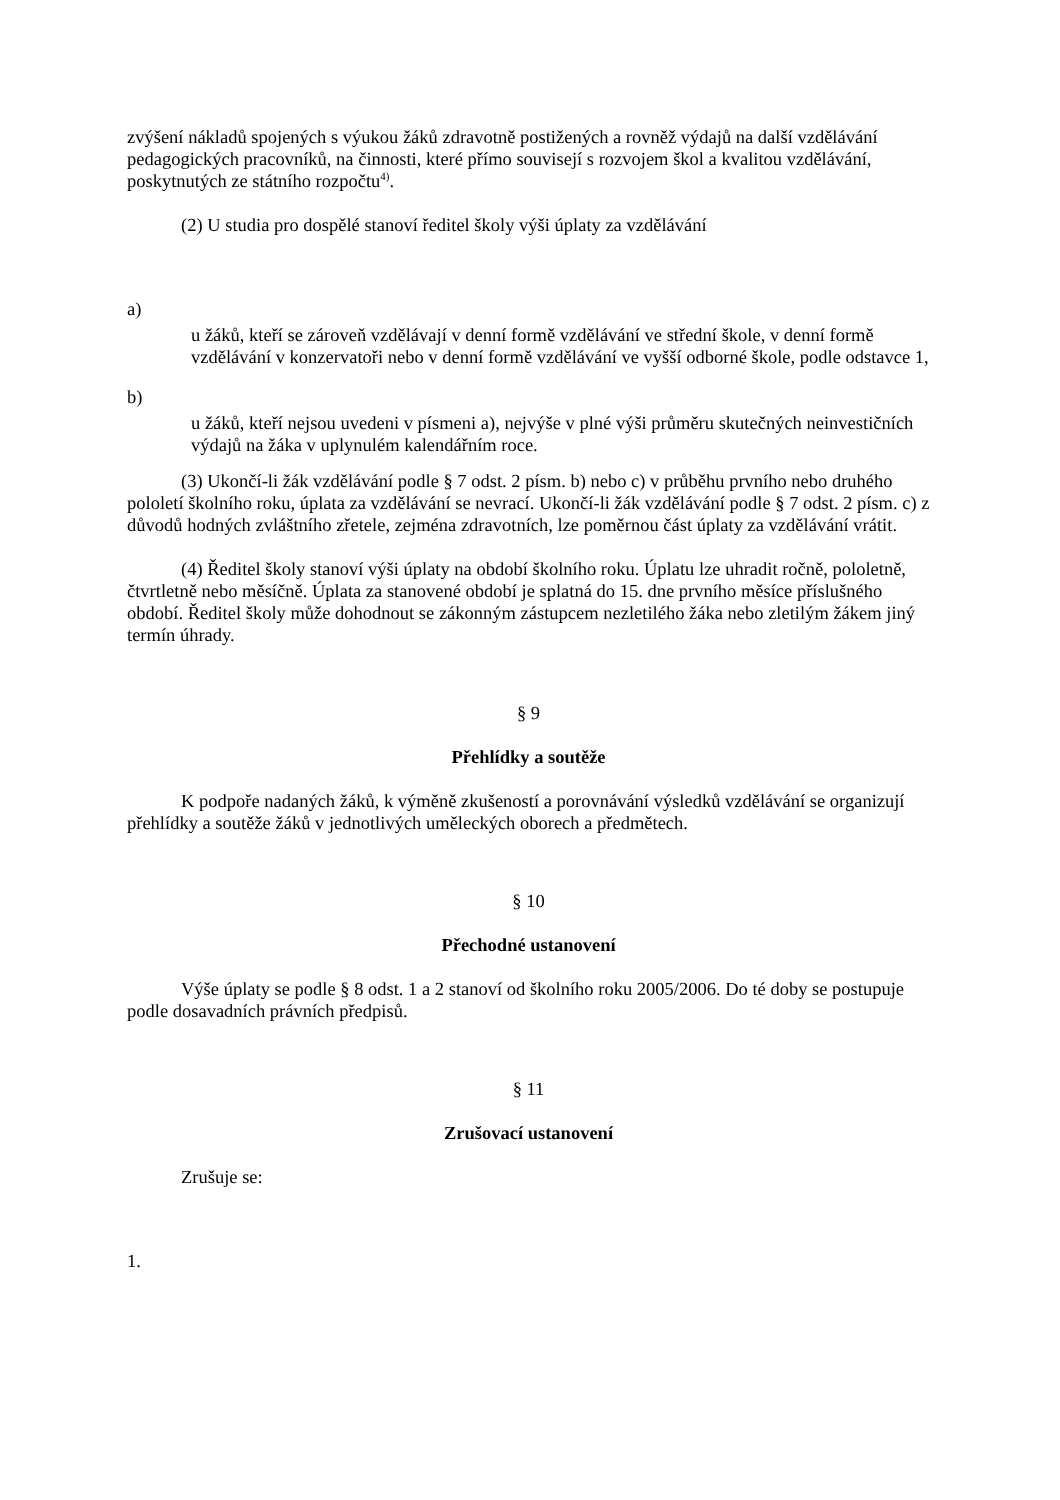zvýšení nákladů spojených s výukou žáků zdravotně postižených a rovněž výdajů na další vzdělávání pedagogických pracovníků, na činnosti, které přímo souvisejí s rozvojem škol a kvalitou vzdělávání, poskytnutých ze státního rozpočtu<sup>4)</sup>.
(2) U studia pro dospělé stanoví ředitel školy výši úplaty za vzdělávání
a)
u žáků, kteří se zároveň vzdělávají v denní formě vzdělávání ve střední škole, v denní formě vzdělávání v konzervatoři nebo v denní formě vzdělávání ve vyšší odborné škole, podle odstavce 1,
b)
u žáků, kteří nejsou uvedeni v písmeni a), nejvýše v plné výši průměru skutečných neinvestičních výdajů na žáka v uplynulém kalendářním roce.
(3) Ukončí-li žák vzdělávání podle § 7 odst. 2 písm. b) nebo c) v průběhu prvního nebo druhého pololetí školního roku, úplata za vzdělávání se nevrací. Ukončí-li žák vzdělávání podle § 7 odst. 2 písm. c) z důvodů hodných zvláštního zřetele, zejména zdravotních, lze poměrnou část úplaty za vzdělávání vrátit.
(4) Ředitel školy stanoví výši úplaty na období školního roku. Úplatu lze uhradit ročně, pololetně, čtvrtletně nebo měsíčně. Úplata za stanovené období je splatná do 15. dne prvního měsíce příslušného období. Ředitel školy může dohodnout se zákonným zástupcem nezletilého žáka nebo zletilým žákem jiný termín úhrady.
§ 9
Přehlídky a soutěže
K podpoře nadaných žáků, k výměně zkušeností a porovnávání výsledků vzdělávání se organizují přehlídky a soutěže žáků v jednotlivých uměleckých oborech a předmětech.
§ 10
Přechodné ustanovení
Výše úplaty se podle § 8 odst. 1 a 2 stanoví od školního roku 2005/2006. Do té doby se postupuje podle dosavadních právních předpisů.
§ 11
Zrušovací ustanovení
Zrušuje se:
1.